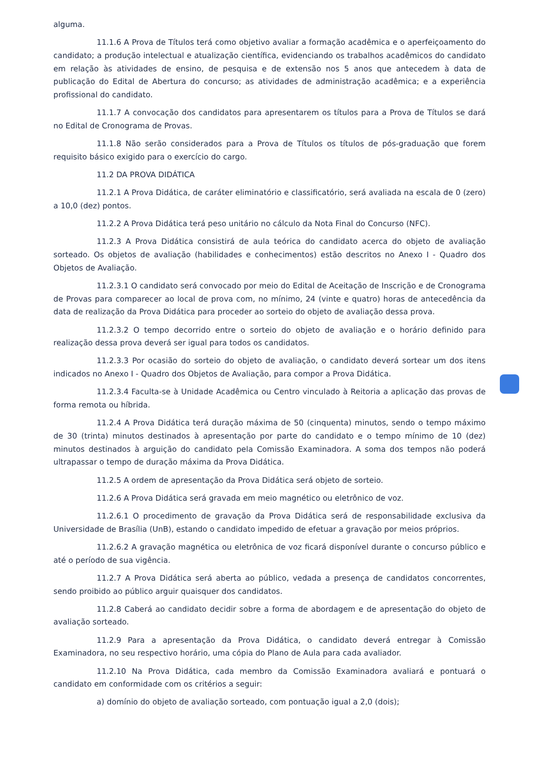alguma.
11.1.6 A Prova de Títulos terá como objetivo avaliar a formação acadêmica e o aperfeiçoamento do candidato; a produção intelectual e atualização científica, evidenciando os trabalhos acadêmicos do candidato em relação às atividades de ensino, de pesquisa e de extensão nos 5 anos que antecedem à data de publicação do Edital de Abertura do concurso; as atividades de administração acadêmica; e a experiência profissional do candidato.
11.1.7 A convocação dos candidatos para apresentarem os títulos para a Prova de Títulos se dará no Edital de Cronograma de Provas.
11.1.8 Não serão considerados para a Prova de Títulos os títulos de pós-graduação que forem requisito básico exigido para o exercício do cargo.
11.2 DA PROVA DIDÁTICA
11.2.1 A Prova Didática, de caráter eliminatório e classificatório, será avaliada na escala de 0 (zero) a 10,0 (dez) pontos.
11.2.2 A Prova Didática terá peso unitário no cálculo da Nota Final do Concurso (NFC).
11.2.3 A Prova Didática consistirá de aula teórica do candidato acerca do objeto de avaliação sorteado. Os objetos de avaliação (habilidades e conhecimentos) estão descritos no Anexo I - Quadro dos Objetos de Avaliação.
11.2.3.1 O candidato será convocado por meio do Edital de Aceitação de Inscrição e de Cronograma de Provas para comparecer ao local de prova com, no mínimo, 24 (vinte e quatro) horas de antecedência da data de realização da Prova Didática para proceder ao sorteio do objeto de avaliação dessa prova.
11.2.3.2 O tempo decorrido entre o sorteio do objeto de avaliação e o horário definido para realização dessa prova deverá ser igual para todos os candidatos.
11.2.3.3 Por ocasião do sorteio do objeto de avaliação, o candidato deverá sortear um dos itens indicados no Anexo I - Quadro dos Objetos de Avaliação, para compor a Prova Didática.
11.2.3.4 Faculta-se à Unidade Acadêmica ou Centro vinculado à Reitoria a aplicação das provas de forma remota ou híbrida.
11.2.4 A Prova Didática terá duração máxima de 50 (cinquenta) minutos, sendo o tempo máximo de 30 (trinta) minutos destinados à apresentação por parte do candidato e o tempo mínimo de 10 (dez) minutos destinados à arguição do candidato pela Comissão Examinadora. A soma dos tempos não poderá ultrapassar o tempo de duração máxima da Prova Didática.
11.2.5 A ordem de apresentação da Prova Didática será objeto de sorteio.
11.2.6 A Prova Didática será gravada em meio magnético ou eletrônico de voz.
11.2.6.1 O procedimento de gravação da Prova Didática será de responsabilidade exclusiva da Universidade de Brasília (UnB), estando o candidato impedido de efetuar a gravação por meios próprios.
11.2.6.2 A gravação magnética ou eletrônica de voz ficará disponível durante o concurso público e até o período de sua vigência.
11.2.7 A Prova Didática será aberta ao público, vedada a presença de candidatos concorrentes, sendo proibido ao público arguir quaisquer dos candidatos.
11.2.8 Caberá ao candidato decidir sobre a forma de abordagem e de apresentação do objeto de avaliação sorteado.
11.2.9 Para a apresentação da Prova Didática, o candidato deverá entregar à Comissão Examinadora, no seu respectivo horário, uma cópia do Plano de Aula para cada avaliador.
11.2.10 Na Prova Didática, cada membro da Comissão Examinadora avaliará e pontuará o candidato em conformidade com os critérios a seguir:
a) domínio do objeto de avaliação sorteado, com pontuação igual a 2,0 (dois);